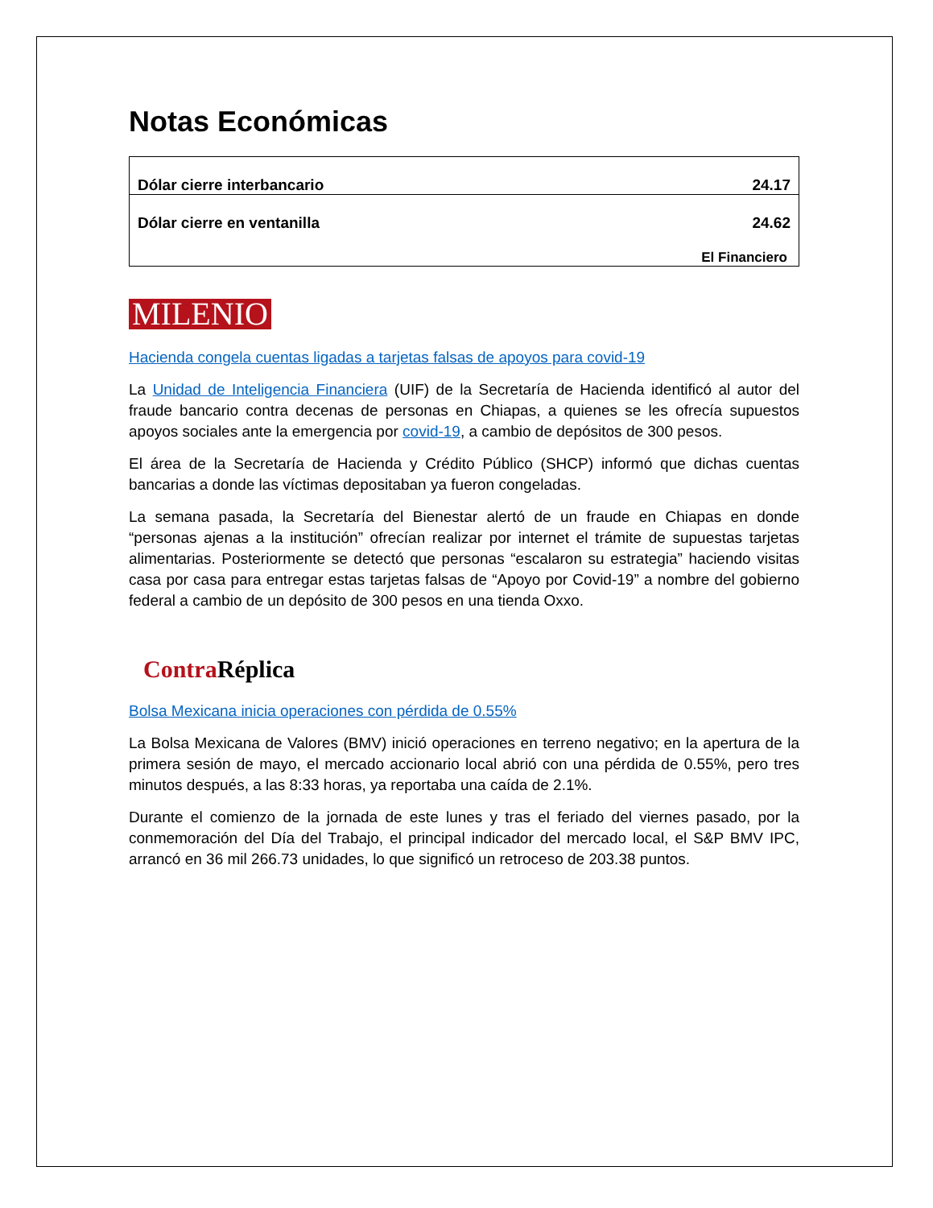Notas Económicas
| Dólar cierre interbancario | 24.17 |
| Dólar cierre en ventanilla | 24.62 |
| El Financiero | |
MILENIO
Hacienda congela cuentas ligadas a tarjetas falsas de apoyos para covid-19
La Unidad de Inteligencia Financiera (UIF) de la Secretaría de Hacienda identificó al autor del fraude bancario contra decenas de personas en Chiapas, a quienes se les ofrecía supuestos apoyos sociales ante la emergencia por covid-19, a cambio de depósitos de 300 pesos.
El área de la Secretaría de Hacienda y Crédito Público (SHCP) informó que dichas cuentas bancarias a donde las víctimas depositaban ya fueron congeladas.
La semana pasada, la Secretaría del Bienestar alertó de un fraude en Chiapas en donde “personas ajenas a la institución” ofrecían realizar por internet el trámite de supuestas tarjetas alimentarias. Posteriormente se detectó que personas “escalaron su estrategia” haciendo visitas casa por casa para entregar estas tarjetas falsas de “Apoyo por Covid-19” a nombre del gobierno federal a cambio de un depósito de 300 pesos en una tienda Oxxo.
Contra Réplica
Bolsa Mexicana inicia operaciones con pérdida de 0.55%
La Bolsa Mexicana de Valores (BMV) inició operaciones en terreno negativo; en la apertura de la primera sesión de mayo, el mercado accionario local abrió con una pérdida de 0.55%, pero tres minutos después, a las 8:33 horas, ya reportaba una caída de 2.1%.
Durante el comienzo de la jornada de este lunes y tras el feriado del viernes pasado, por la conmemoración del Día del Trabajo, el principal indicador del mercado local, el S&P BMV IPC, arrancó en 36 mil 266.73 unidades, lo que significó un retroceso de 203.38 puntos.